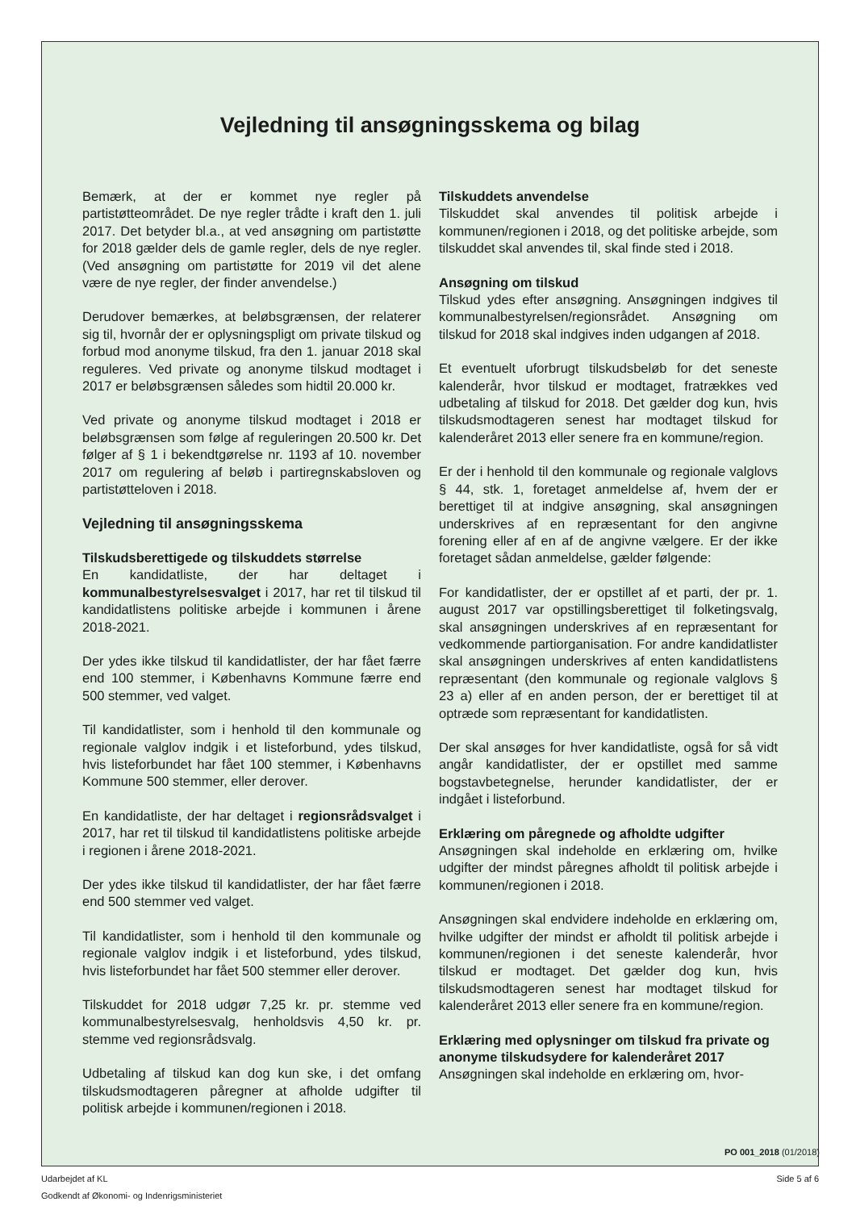Vejledning til ansøgningsskema og bilag
Bemærk, at der er kommet nye regler på partistøtteområdet. De nye regler trådte i kraft den 1. juli 2017. Det betyder bl.a., at ved ansøgning om partistøtte for 2018 gælder dels de gamle regler, dels de nye regler. (Ved ansøgning om partistøtte for 2019 vil det alene være de nye regler, der finder anvendelse.)
Derudover bemærkes, at beløbsgrænsen, der relaterer sig til, hvornår der er oplysningspligt om private tilskud og forbud mod anonyme tilskud, fra den 1. januar 2018 skal reguleres. Ved private og anonyme tilskud modtaget i 2017 er beløbsgrænsen således som hidtil 20.000 kr.
Ved private og anonyme tilskud modtaget i 2018 er beløbsgrænsen som følge af reguleringen 20.500 kr. Det følger af § 1 i bekendtgørelse nr. 1193 af 10. november 2017 om regulering af beløb i partiregnskabsloven og partistøtteloven i 2018.
Vejledning til ansøgningsskema
Tilskudsberettigede og tilskuddets størrelse
En kandidatliste, der har deltaget i kommunalbestyrelsesvalget i 2017, har ret til tilskud til kandidatlistens politiske arbejde i kommunen i årene 2018-2021.
Der ydes ikke tilskud til kandidatlister, der har fået færre end 100 stemmer, i Københavns Kommune færre end 500 stemmer, ved valget.
Til kandidatlister, som i henhold til den kommunale og regionale valglov indgik i et listeforbund, ydes tilskud, hvis listeforbundet har fået 100 stemmer, i Københavns Kommune 500 stemmer, eller derover.
En kandidatliste, der har deltaget i regionsrådsvalget i 2017, har ret til tilskud til kandidatlistens politiske arbejde i regionen i årene 2018-2021.
Der ydes ikke tilskud til kandidatlister, der har fået færre end 500 stemmer ved valget.
Til kandidatlister, som i henhold til den kommunale og regionale valglov indgik i et listeforbund, ydes tilskud, hvis listeforbundet har fået 500 stemmer eller derover.
Tilskuddet for 2018 udgør 7,25 kr. pr. stemme ved kommunalbestyrelsesvalg, henholdsvis 4,50 kr. pr. stemme ved regionsrådsvalg.
Udbetaling af tilskud kan dog kun ske, i det omfang tilskudsmodtageren påregner at afholde udgifter til politisk arbejde i kommunen/regionen i 2018.
Tilskuddets anvendelse
Tilskuddet skal anvendes til politisk arbejde i kommunen/regionen i 2018, og det politiske arbejde, som tilskuddet skal anvendes til, skal finde sted i 2018.
Ansøgning om tilskud
Tilskud ydes efter ansøgning. Ansøgningen indgives til kommunalbestyrelsen/regionsrådet. Ansøgning om tilskud for 2018 skal indgives inden udgangen af 2018.
Et eventuelt uforbrugt tilskudsbeløb for det seneste kalenderår, hvor tilskud er modtaget, fratrækkes ved udbetaling af tilskud for 2018. Det gælder dog kun, hvis tilskudsmodtageren senest har modtaget tilskud for kalenderåret 2013 eller senere fra en kommune/region.
Er der i henhold til den kommunale og regionale valglovs § 44, stk. 1, foretaget anmeldelse af, hvem der er berettiget til at indgive ansøgning, skal ansøgningen underskrives af en repræsentant for den angivne forening eller af en af de angivne vælgere. Er der ikke foretaget sådan anmeldelse, gælder følgende:
For kandidatlister, der er opstillet af et parti, der pr. 1. august 2017 var opstillingsberettiget til folketingsvalg, skal ansøgningen underskrives af en repræsentant for vedkommende partiorganisation. For andre kandidatlister skal ansøgningen underskrives af enten kandidatlistens repræsentant (den kommunale og regionale valglovs § 23 a) eller af en anden person, der er berettiget til at optræde som repræsentant for kandidatlisten.
Der skal ansøges for hver kandidatliste, også for så vidt angår kandidatlister, der er opstillet med samme bogstavbetegnelse, herunder kandidatlister, der er indgået i listeforbund.
Erklæring om påregnede og afholdte udgifter
Ansøgningen skal indeholde en erklæring om, hvilke udgifter der mindst påregnes afholdt til politisk arbejde i kommunen/regionen i 2018.
Ansøgningen skal endvidere indeholde en erklæring om, hvilke udgifter der mindst er afholdt til politisk arbejde i kommunen/regionen i det seneste kalenderår, hvor tilskud er modtaget. Det gælder dog kun, hvis tilskudsmodtageren senest har modtaget tilskud for kalenderåret 2013 eller senere fra en kommune/region.
Erklæring med oplysninger om tilskud fra private og anonyme tilskudsydere for kalenderåret 2017
Ansøgningen skal indeholde en erklæring om, hvor-
PO 001_2018 (01/2018)
Udarbejdet af KL
Godkendt af Økonomi- og Indenrigsministeriet
Side 5 af 6